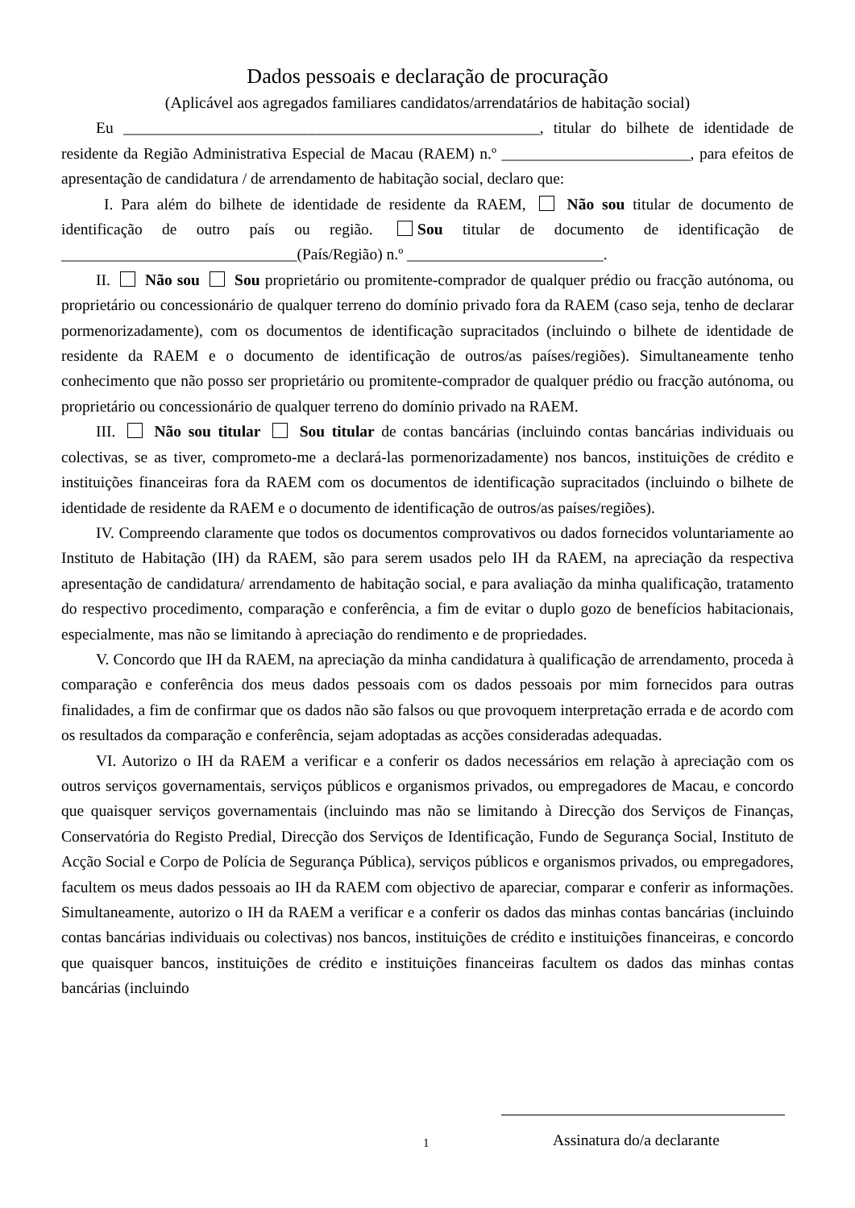Dados pessoais e declaração de procuração
(Aplicável aos agregados familiares candidatos/arrendatários de habitação social)
Eu _____________________________________________________, titular do bilhete de identidade de residente da Região Administrativa Especial de Macau (RAEM) n.º ________________________, para efeitos de apresentação de candidatura / de arrendamento de habitação social, declaro que:
I. Para além do bilhete de identidade de residente da RAEM, Não sou titular de documento de identificação de outro país ou região. Sou titular de documento de identificação de ______________________________(País/Região) n.º _________________________.
II. Não sou Sou proprietário ou promitente-comprador de qualquer prédio ou fracção autónoma, ou proprietário ou concessionário de qualquer terreno do domínio privado fora da RAEM (caso seja, tenho de declarar pormenorizadamente), com os documentos de identificação supracitados (incluindo o bilhete de identidade de residente da RAEM e o documento de identificação de outros/as países/regiões). Simultaneamente tenho conhecimento que não posso ser proprietário ou promitente-comprador de qualquer prédio ou fracção autónoma, ou proprietário ou concessionário de qualquer terreno do domínio privado na RAEM.
III. Não sou titular Sou titular de contas bancárias (incluindo contas bancárias individuais ou colectivas, se as tiver, comprometo-me a declará-las pormenorizadamente) nos bancos, instituições de crédito e instituições financeiras fora da RAEM com os documentos de identificação supracitados (incluindo o bilhete de identidade de residente da RAEM e o documento de identificação de outros/as países/regiões).
IV. Compreendo claramente que todos os documentos comprovativos ou dados fornecidos voluntariamente ao Instituto de Habitação (IH) da RAEM, são para serem usados pelo IH da RAEM, na apreciação da respectiva apresentação de candidatura/ arrendamento de habitação social, e para avaliação da minha qualificação, tratamento do respectivo procedimento, comparação e conferência, a fim de evitar o duplo gozo de benefícios habitacionais, especialmente, mas não se limitando à apreciação do rendimento e de propriedades.
V. Concordo que IH da RAEM, na apreciação da minha candidatura à qualificação de arrendamento, proceda à comparação e conferência dos meus dados pessoais com os dados pessoais por mim fornecidos para outras finalidades, a fim de confirmar que os dados não são falsos ou que provoquem interpretação errada e de acordo com os resultados da comparação e conferência, sejam adoptadas as acções consideradas adequadas.
VI. Autorizo o IH da RAEM a verificar e a conferir os dados necessários em relação à apreciação com os outros serviços governamentais, serviços públicos e organismos privados, ou empregadores de Macau, e concordo que quaisquer serviços governamentais (incluindo mas não se limitando à Direcção dos Serviços de Finanças, Conservatória do Registo Predial, Direcção dos Serviços de Identificação, Fundo de Segurança Social, Instituto de Acção Social e Corpo de Polícia de Segurança Pública), serviços públicos e organismos privados, ou empregadores, facultem os meus dados pessoais ao IH da RAEM com objectivo de apareciar, comparar e conferir as informações. Simultaneamente, autorizo o IH da RAEM a verificar e a conferir os dados das minhas contas bancárias (incluindo contas bancárias individuais ou colectivas) nos bancos, instituições de crédito e instituições financeiras, e concordo que quaisquer bancos, instituições de crédito e instituições financeiras facultem os dados das minhas contas bancárias (incluindo
1 Assinatura do/a declarante